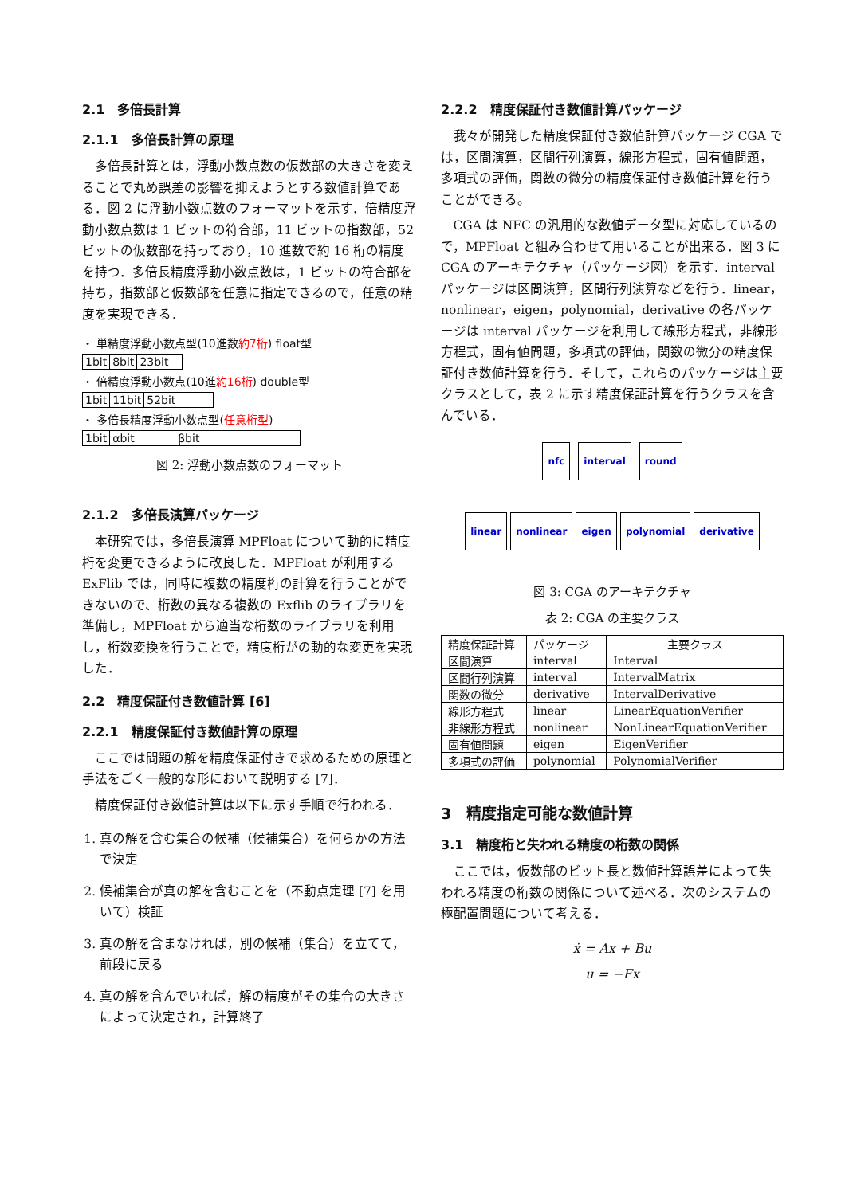2.1　多倍長計算
2.1.1　多倍長計算の原理
多倍長計算とは，浮動小数点数の仮数部の大きさを変えることで丸め誤差の影響を抑えようとする数値計算である．図 2 に浮動小数点数のフォーマットを示す．倍精度浮動小数点数は 1 ビットの符合部，11 ビットの指数部，52 ビットの仮数部を持っており，10 進数で約 16 桁の精度を持つ．多倍長精度浮動小数点数は，1 ビットの符合部を持ち，指数部と仮数部を任意に指定できるので，任意の精度を実現できる．
・ 単精度浮動小数点型(10進数約7桁) float型
1bit 8bit 23bit
・ 倍精度浮動小数点(10進約16桁) double型
1bit 11bit 52bit
・ 多倍長精度浮動小数点型(任意桁型)
1bit αbit βbit
図 2: 浮動小数点数のフォーマット
2.1.2　多倍長演算パッケージ
本研究では，多倍長演算 MPFloat について動的に精度桁を変更できるように改良した．MPFloat が利用する ExFlib では，同時に複数の精度桁の計算を行うことができないので、桁数の異なる複数の Exflib のライブラリを準備し，MPFloat から適当な桁数のライブラリを利用し，桁数変換を行うことで，精度桁がの動的な変更を実現した．
2.2　精度保証付き数値計算 [6]
2.2.1　精度保証付き数値計算の原理
ここでは問題の解を精度保証付きで求めるための原理と手法をごく一般的な形において説明する [7]．
精度保証付き数値計算は以下に示す手順で行われる．
1. 真の解を含む集合の候補（候補集合）を何らかの方法で決定
2. 候補集合が真の解を含むことを（不動点定理 [7] を用いて）検証
3. 真の解を含まなければ，別の候補（集合）を立てて，前段に戻る
4. 真の解を含んでいれば，解の精度がその集合の大きさによって決定され，計算終了
2.2.2　精度保証付き数値計算パッケージ
我々が開発した精度保証付き数値計算パッケージ CGA では，区間演算，区間行列演算，線形方程式，固有値問題，多項式の評価，関数の微分の精度保証付き数値計算を行うことができる。
CGA は NFC の汎用的な数値データ型に対応しているので，MPFloat と組み合わせて用いることが出来る．図 3 に CGA のアーキテクチャ（パッケージ図）を示す．interval パッケージは区間演算，区間行列演算などを行う．linear，nonlinear，eigen，polynomial，derivative の各パッケージは interval パッケージを利用して線形方程式，非線形方程式，固有値問題，多項式の評価，関数の微分の精度保証付き数値計算を行う．そして，これらのパッケージは主要クラスとして，表 2 に示す精度保証計算を行うクラスを含んでいる．
nfc
interval
round
linear
nonlinear
eigen
polynomial
derivative
図 3: CGA のアーキテクチャ
表 2: CGA の主要クラス
| 精度保証計算 | パッケージ | 主要クラス |
| --- | --- | --- |
| 区間演算 | interval | Interval |
| 区間行列演算 | interval | IntervalMatrix |
| 関数の微分 | derivative | IntervalDerivative |
| 線形方程式 | linear | LinearEquationVerifier |
| 非線形方程式 | nonlinear | NonLinearEquationVerifier |
| 固有値問題 | eigen | EigenVerifier |
| 多項式の評価 | polynomial | PolynomialVerifier |
3　精度指定可能な数値計算
3.1　精度桁と失われる精度の桁数の関係
ここでは，仮数部のビット長と数値計算誤差によって失われる精度の桁数の関係について述べる．次のシステムの極配置問題について考える．
ẋ = Ax + Bu
u = −Fx